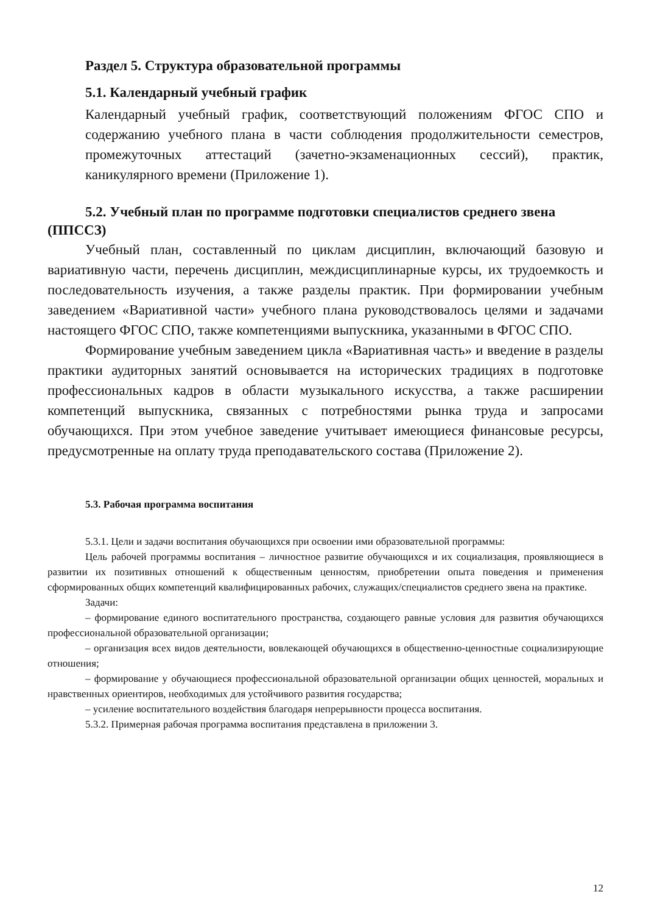Раздел 5. Структура образовательной программы
5.1. Календарный учебный график
Календарный учебный график, соответствующий положениям ФГОС СПО и содержанию учебного плана в части соблюдения продолжительности семестров, промежуточных аттестаций (зачетно-экзаменационных сессий), практик, каникулярного времени (Приложение 1).
5.2. Учебный план по программе подготовки специалистов среднего звена (ППССЗ)
Учебный план, составленный по циклам дисциплин, включающий базовую и вариативную части, перечень дисциплин, междисциплинарные курсы, их трудоемкость и последовательность изучения, а также разделы практик. При формировании учебным заведением «Вариативной части» учебного плана руководствовалось целями и задачами настоящего ФГОС СПО, также компетенциями выпускника, указанными в ФГОС СПО.
Формирование учебным заведением цикла «Вариативная часть» и введение в разделы практики аудиторных занятий основывается на исторических традициях в подготовке профессиональных кадров в области музыкального искусства, а также расширении компетенций выпускника, связанных с потребностями рынка труда и запросами обучающихся. При этом учебное заведение учитывает имеющиеся финансовые ресурсы, предусмотренные на оплату труда преподавательского состава (Приложение 2).
5.3. Рабочая программа воспитания
5.3.1. Цели и задачи воспитания обучающихся при освоении ими образовательной программы:
Цель рабочей программы воспитания – личностное развитие обучающихся и их социализация, проявляющиеся в развитии их позитивных отношений к общественным ценностям, приобретении опыта поведения и применения сформированных общих компетенций квалифицированных рабочих, служащих/специалистов среднего звена на практике.
Задачи:
– формирование единого воспитательного пространства, создающего равные условия для развития обучающихся профессиональной образовательной организации;
– организация всех видов деятельности, вовлекающей обучающихся в общественно-ценностные социализирующие отношения;
– формирование у обучающиеся профессиональной образовательной организации общих ценностей, моральных и нравственных ориентиров, необходимых для устойчивого развития государства;
– усиление воспитательного воздействия благодаря непрерывности процесса воспитания.
5.3.2. Примерная рабочая программа воспитания представлена в приложении 3.
12